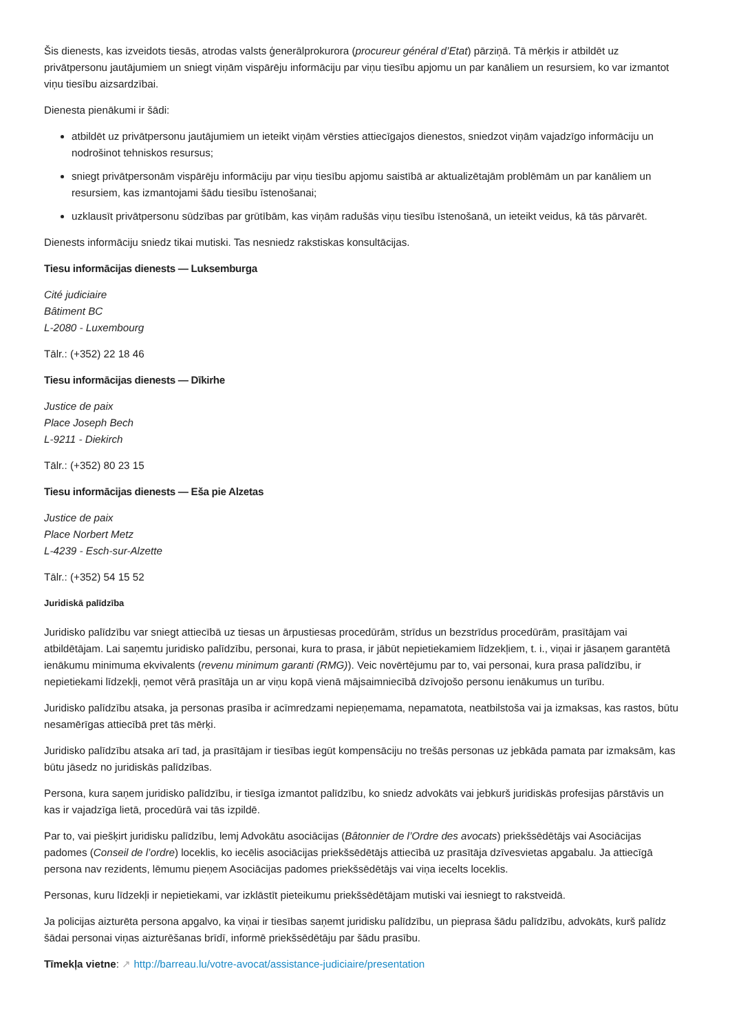Šis dienests, kas izveidots tiesās, atrodas valsts ģenerālprokurora (procureur général d’Etat) pārziņā. Tā mērķis ir atbildēt uz privātpersonu jautājumiem un sniegt viņām vispārēju informāciju par viņu tiesību apjomu un par kanāliem un resursiem, ko var izmantot viņu tiesību aizsardzībai.
Dienesta pienākumi ir šādi:
atbildēt uz privātpersonu jautājumiem un ieteikt viņām vērsties attiecīgajos dienestos, sniedzot viņām vajadzīgo informāciju un nodrošinot tehniskos resursus;
sniegt privātpersonām vispārēju informāciju par viņu tiesību apjomu saistībā ar aktualizētajām problēmām un par kanāliem un resursiem, kas izmantojami šādu tiesību īstenošanai;
uzklausīt privātpersonu sūdzības par grūtībām, kas viņām radušās viņu tiesību īstenošanā, un ieteikt veidus, kā tās pārvarēt.
Dienests informāciju sniedz tikai mutiski. Tas nesniedz rakstiskas konsultācijas.
Tiesu informācijas dienests — Luksemburga
Cité judiciaire
Bâtiment BC
L-2080 - Luxembourg
Tālr.: (+352) 22 18 46
Tiesu informācijas dienests — Dīkirhe
Justice de paix
Place Joseph Bech
L-9211 - Diekirch
Tālr.: (+352) 80 23 15
Tiesu informācijas dienests — Eša pie Alzetas
Justice de paix
Place Norbert Metz
L-4239 - Esch-sur-Alzette
Tālr.: (+352) 54 15 52
Juridiskā palīdzība
Juridisko palīdzību var sniegt attiecībā uz tiesas un ārpustiesas procedūrām, strīdus un bezstrīdus procedūrām, prasītājam vai atbildētājam. Lai saņemtu juridisko palīdzību, personai, kura to prasa, ir jābūt nepietiekamiem līdzekļiem, t. i., viņai ir jāsaņem garantētā ienākumu minimuma ekvivalents (revenu minimum garanti (RMG)). Veic novērtējumu par to, vai personai, kura prasa palīdzību, ir nepietiekami līdzekļi, ņemot vērā prasītāja un ar viņu kopā vienā mājsaimniecībā dzīvojošo personu ienākumus un turību.
Juridisko palīdzību atsaka, ja personas prasība ir acīmredzami nepieņemama, nepamatota, neatbilstoša vai ja izmaksas, kas rastos, būtu nesamērīgas attiecībā pret tās mērķi.
Juridisko palīdzību atsaka arī tad, ja prasītājam ir tiesības iegūt kompensāciju no trešās personas uz jebkāda pamata par izmaksām, kas būtu jāsedz no juridiskās palīdzības.
Persona, kura saņem juridisko palīdzību, ir tiesīga izmantot palīdzību, ko sniedz advokāts vai jebkurš juridiskās profesijas pārstāvis un kas ir vajadzīga lietā, procedūrā vai tās izpildē.
Par to, vai piešķirt juridisku palīdzību, lemj Advokātu asociācijas (Bâtonnier de l’Ordre des avocats) priekšsēdētājs vai Asociācijas padomes (Conseil de l’ordre) loceklis, ko iecēlis asociācijas priekšsēdētājs attiecībā uz prasītāja dzīvesvietas apgabalu. Ja attiecīgā persona nav rezidents, lēmumu pieņem Asociācijas padomes priekšsēdētājs vai viņa iecelts loceklis.
Personas, kuru līdzekļi ir nepietiekami, var izklāstīt pieteikumu priekšsēdētājam mutiski vai iesniegt to rakstveidā.
Ja policijas aizturēta persona apgalvo, ka viņai ir tiesības saņemt juridisku palīdzību, un pieprasa šādu palīdzību, advokāts, kurš palīdz šādai personai viņas aizturēšanas brīdī, informē priekšsēdētāju par šādu prasību.
Tīmekļa vietne: ↗ http://barreau.lu/votre-avocat/assistance-judiciaire/presentation